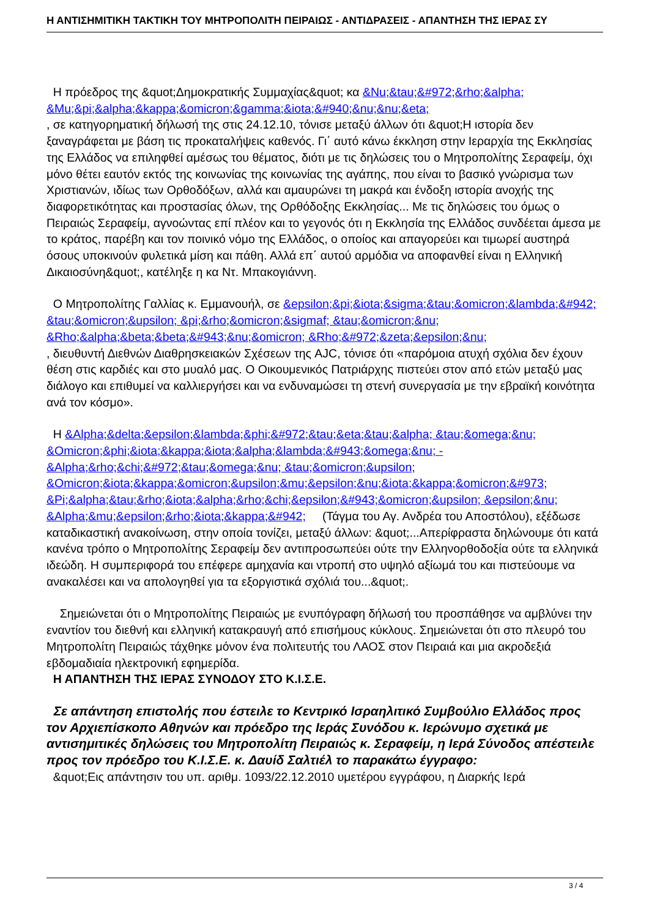Η ΑΝΤΙΣΗΜΙΤΙΚΗ ΤΑΚΤΙΚΗ ΤΟΥ ΜΗΤΡΟΠΟΛΙΤΗ ΠΕΙΡΑΙΩΣ - ΑΝΤΙΔΡΑΣΕΙΣ - ΑΠΑΝΤΗΣΗ ΤΗΣ ΙΕΡΑΣ ΣΥ
Η πρόεδρος της &quot;Δημοκρατικής Συμμαχίας&quot; κα &Nu;&tau;&#972;&rho;&alpha; &Mu;&pi;&alpha;&kappa;&omicron;&gamma;&iota;&#940;&nu;&nu;&eta;
, σε κατηγορηματική δήλωσή της στις 24.12.10, τόνισε μεταξύ άλλων ότι &quot;Η ιστορία δεν ξαναγράφεται με βάση τις προκαταλήψεις καθενός. Γι΄ αυτό κάνω έκκληση στην Ιεραρχία της Εκκλησίας της Ελλάδος να επιληφθεί αμέσως του θέματος, διότι με τις δηλώσεις του ο Μητροπολίτης Σεραφείμ, όχι μόνο θέτει εαυτόν εκτός της κοινωνίας της κοινωνίας της αγάπης, που είναι το βασικό γνώρισμα των Χριστιανών, ιδίως των Ορθοδόξων, αλλά και αμαυρώνει τη μακρά και ένδοξη ιστορία ανοχής της διαφορετικότητας και προστασίας όλων, της Ορθόδοξης Εκκλησίας... Με τις δηλώσεις του όμως ο Πειραιώς Σεραφείμ, αγνοώντας επί πλέον και το γεγονός ότι η Εκκλησία της Ελλάδος συνδέεται άμεσα με το κράτος, παρέβη και τον ποινικό νόμο της Ελλάδος, ο οποίος και απαγορεύει και τιμωρεί αυστηρά όσους υποκινούν φυλετικά μίση και πάθη. Αλλά επ΄ αυτού αρμόδια να αποφανθεί είναι η Ελληνική Δικαιοσύνη&quot;, κατέληξε η κα Ντ. Μπακογιάννη.
Ο Μητροπολίτης Γαλλίας κ. Εμμανουήλ, σε &epsilon;&pi;&iota;&sigma;&tau;&omicron;&lambda;&#942; &tau;&omicron;&upsilon; &pi;&rho;&omicron;&sigmaf; &tau;&omicron;&nu; &Rho;&alpha;&beta;&beta;&#943;&nu;&omicron; &Rho;&#972;&zeta;&epsilon;&nu;
, διευθυντή Διεθνών Διαθρησκειακών Σχέσεων της AJC, τόνισε ότι «παρόμοια ατυχή σχόλια δεν έχουν θέση στις καρδιές και στο μυαλό μας. Ο Οικουμενικός Πατριάρχης πιστεύει στον από ετών μεταξύ μας διάλογο και επιθυμεί να καλλιεργήσει και να ενδυναμώσει τη στενή συνεργασία με την εβραϊκή κοινότητα ανά τον κόσμο».
Η &Alpha;&delta;&epsilon;&lambda;&phi;&#972;&tau;&eta;&tau;&alpha; &tau;&omega;&nu; &Omicron;&phi;&iota;&kappa;&iota;&alpha;&lambda;&#943;&omega;&nu; - &Alpha;&rho;&chi;&#972;&tau;&omega;&nu; &tau;&omicron;&upsilon; &Omicron;&iota;&kappa;&omicron;&upsilon;&mu;&epsilon;&nu;&iota;&kappa;&omicron;&#973; &Pi;&alpha;&tau;&rho;&iota;&alpha;&rho;&chi;&epsilon;&#943;&omicron;&upsilon; &epsilon;&nu; &Alpha;&mu;&epsilon;&rho;&iota;&kappa;&#942; (Τάγμα του Αγ. Ανδρέα του Αποστόλου), εξέδωσε καταδικαστική ανακοίνωση, στην οποία τονίζει, μεταξύ άλλων: &quot;...Απερίφραστα δηλώνουμε ότι κατά κανένα τρόπο ο Μητροπολίτης Σεραφείμ δεν αντιπροσωπεύει ούτε την Ελληνορθοδοξία ούτε τα ελληνικά ιδεώδη. Η συμπεριφορά του επέφερε αμηχανία και ντροπή στο υψηλό αξίωμά του και πιστεύουμε να ανακαλέσει και να απολογηθεί για τα εξοργιστικά σχόλιά του...&quot;.
Σημειώνεται ότι ο Μητροπολίτης Πειραιώς με ενυπόγραφη δήλωσή του προσπάθησε να αμβλύνει την εναντίον του διεθνή και ελληνική κατακραυγή από επισήμους κύκλους. Σημειώνεται ότι στο πλευρό του Μητροπολίτη Πειραιώς τάχθηκε μόνον ένα πολιτευτής του ΛΑΟΣ στον Πειραιά και μια ακροδεξιά εβδομαδιαία ηλεκτρονική εφημερίδα.
Η ΑΠΑΝΤΗΣΗ ΤΗΣ ΙΕΡΑΣ ΣΥΝΟΔΟΥ ΣΤΟ Κ.Ι.Σ.Ε.
Σε απάντηση επιστολής που έστειλε το Κεντρικό Ισραηλιτικό Συμβούλιο Ελλάδος προς τον Αρχιεπίσκοπο Αθηνών και πρόεδρο της Ιεράς Συνόδου κ. Ιερώνυμο σχετικά με αντισημιτικές δηλώσεις του Μητροπολίτη Πειραιώς κ. Σεραφείμ, η Ιερά Σύνοδος απέστειλε προς τον πρόεδρο του Κ.Ι.Σ.Ε. κ. Δαυίδ Σαλτιέλ το παρακάτω έγγραφο:
&quot;Εις απάντησιν του υπ. αριθμ. 1093/22.12.2010 υμετέρου εγγράφου, η Διαρκής Ιερά
3 / 4